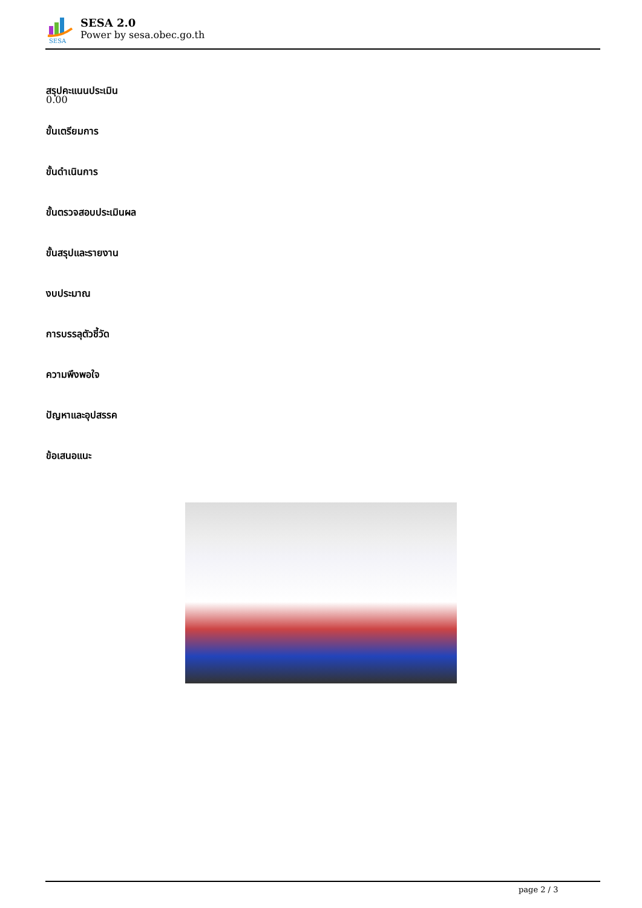SESA
SESA 2.0
Power by sesa.obec.go.th
สรุปคะแนนประเมิน
0.00
ขั้นเตรียมการ
ขั้นดำเนินการ
ขั้นตรวจสอบประเมินผล
ขั้นสรุปและรายงาน
งบประมาณ
การบรรลุตัวชี้วัด
ความพึงพอใจ
ปัญหาและอุปสรรค
ข้อเสนอแนะ
page 2 / 3